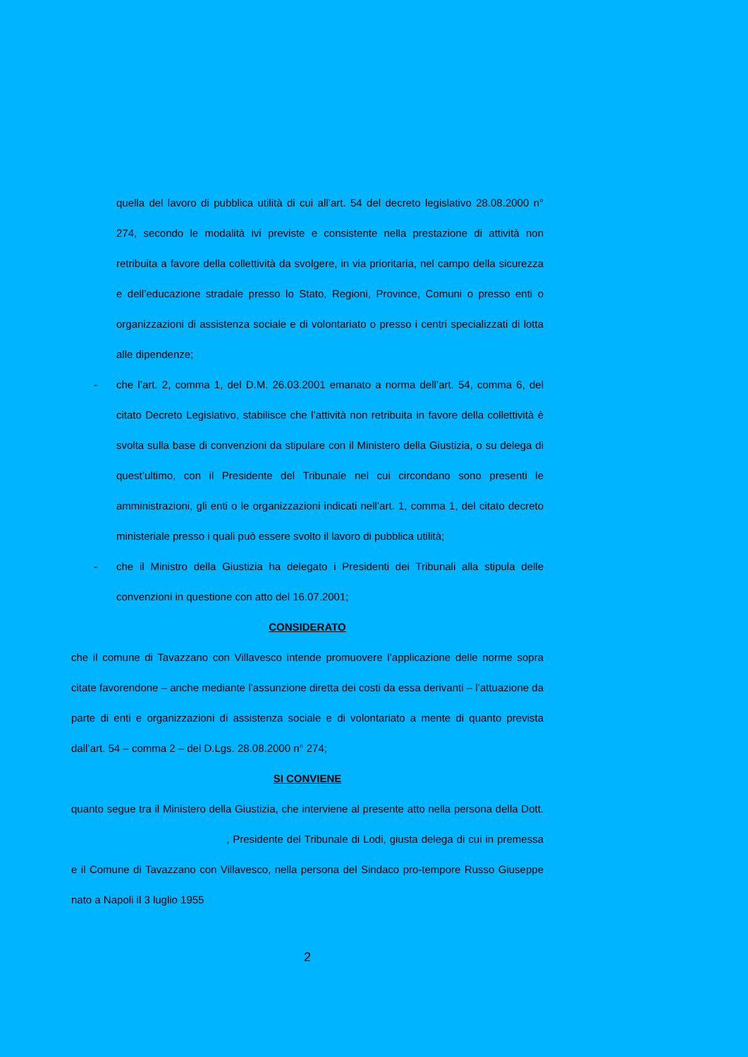quella del lavoro di pubblica utilità di cui all’art. 54 del decreto legislativo 28.08.2000 n° 274, secondo le modalità ivi previste e consistente nella prestazione di attività non retribuita a favore della collettività da svolgere, in via prioritaria, nel campo della sicurezza e dell’educazione stradale presso lo Stato, Regioni, Province, Comuni o presso enti o organizzazioni di assistenza sociale e di volontariato o presso i centri specializzati di lotta alle dipendenze;
- che l’art. 2, comma 1, del D.M. 26.03.2001 emanato a norma dell’art. 54, comma 6, del citato Decreto Legislativo, stabilisce che l’attività non retribuita in favore della collettività è svolta sulla base di convenzioni da stipulare con il Ministero della Giustizia, o su delega di quest’ultimo, con il Presidente del Tribunale nel cui circondano sono presenti le amministrazioni, gli enti o le organizzazioni indicati nell’art. 1, comma 1, del citato decreto ministeriale presso i quali può essere svolto il lavoro di pubblica utilità;
- che il Ministro della Giustizia ha delegato i Presidenti dei Tribunali alla stipula delle convenzioni in questione con atto del 16.07.2001;
CONSIDERATO
che il comune di Tavazzano con Villavesco intende promuovere l’applicazione delle norme sopra citate favorendone – anche mediante l’assunzione diretta dei costi da essa derivanti – l’attuazione da parte di enti e organizzazioni di assistenza sociale e di volontariato a mente di quanto prevista dall’art. 54 – comma 2 – del D.Lgs. 28.08.2000 n° 274;
SI CONVIENE
quanto segue tra il Ministero della Giustizia, che interviene al presente atto nella persona della Dott. , Presidente del Tribunale di Lodi, giusta delega di cui in premessa e il Comune di Tavazzano con Villavesco, nella persona del Sindaco pro-tempore Russo Giuseppe nato a Napoli il 3 luglio 1955
2